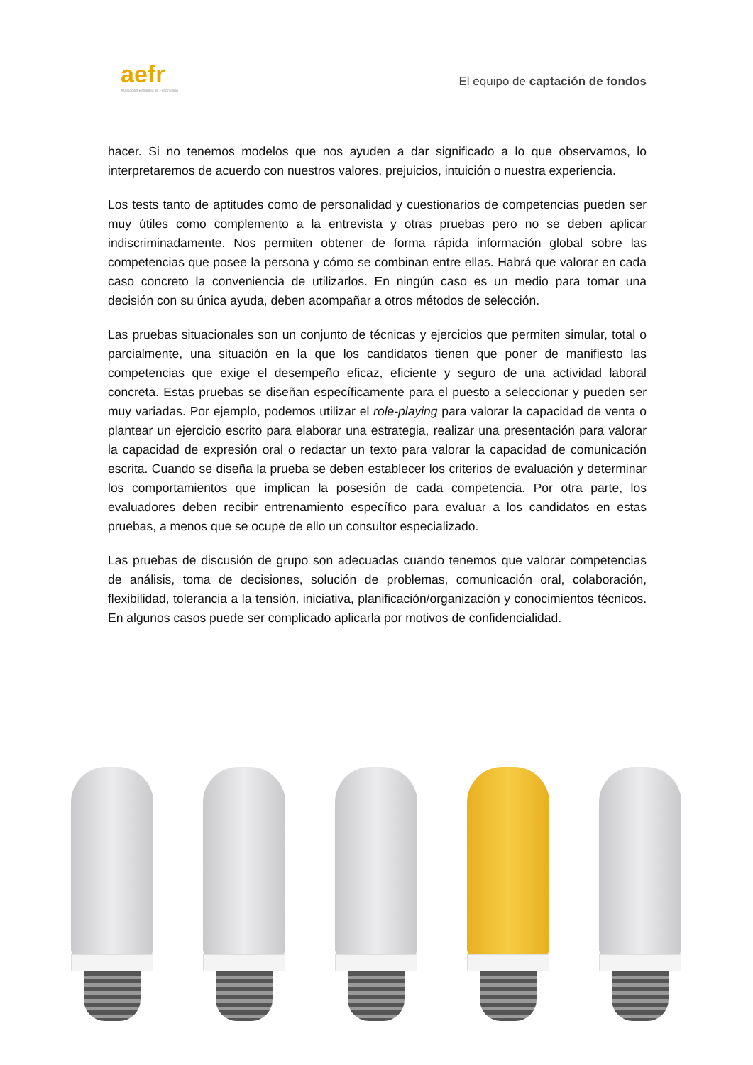aefr
Asociación Española de Fundraising
El equipo de captación de fondos
hacer. Si no tenemos modelos que nos ayuden a dar significado a lo que observamos, lo interpretaremos de acuerdo con nuestros valores, prejuicios, intuición o nuestra experiencia.
Los tests tanto de aptitudes como de personalidad y cuestionarios de competencias pueden ser muy útiles como complemento a la entrevista y otras pruebas pero no se deben aplicar indiscriminadamente. Nos permiten obtener de forma rápida información global sobre las competencias que posee la persona y cómo se combinan entre ellas. Habrá que valorar en cada caso concreto la conveniencia de utilizarlos. En ningún caso es un medio para tomar una decisión con su única ayuda, deben acompañar a otros métodos de selección.
Las pruebas situacionales son un conjunto de técnicas y ejercicios que permiten simular, total o parcialmente, una situación en la que los candidatos tienen que poner de manifiesto las competencias que exige el desempeño eficaz, eficiente y seguro de una actividad laboral concreta. Estas pruebas se diseñan específicamente para el puesto a seleccionar y pueden ser muy variadas. Por ejemplo, podemos utilizar el role-playing para valorar la capacidad de venta o plantear un ejercicio escrito para elaborar una estrategia, realizar una presentación para valorar la capacidad de expresión oral o redactar un texto para valorar la capacidad de comunicación escrita. Cuando se diseña la prueba se deben establecer los criterios de evaluación y determinar los comportamientos que implican la posesión de cada competencia. Por otra parte, los evaluadores deben recibir entrenamiento específico para evaluar a los candidatos en estas pruebas, a menos que se ocupe de ello un consultor especializado.
Las pruebas de discusión de grupo son adecuadas cuando tenemos que valorar competencias de análisis, toma de decisiones, solución de problemas, comunicación oral, colaboración, flexibilidad, tolerancia a la tensión, iniciativa, planificación/organización y conocimientos técnicos. En algunos casos puede ser complicado aplicarla por motivos de confidencialidad.